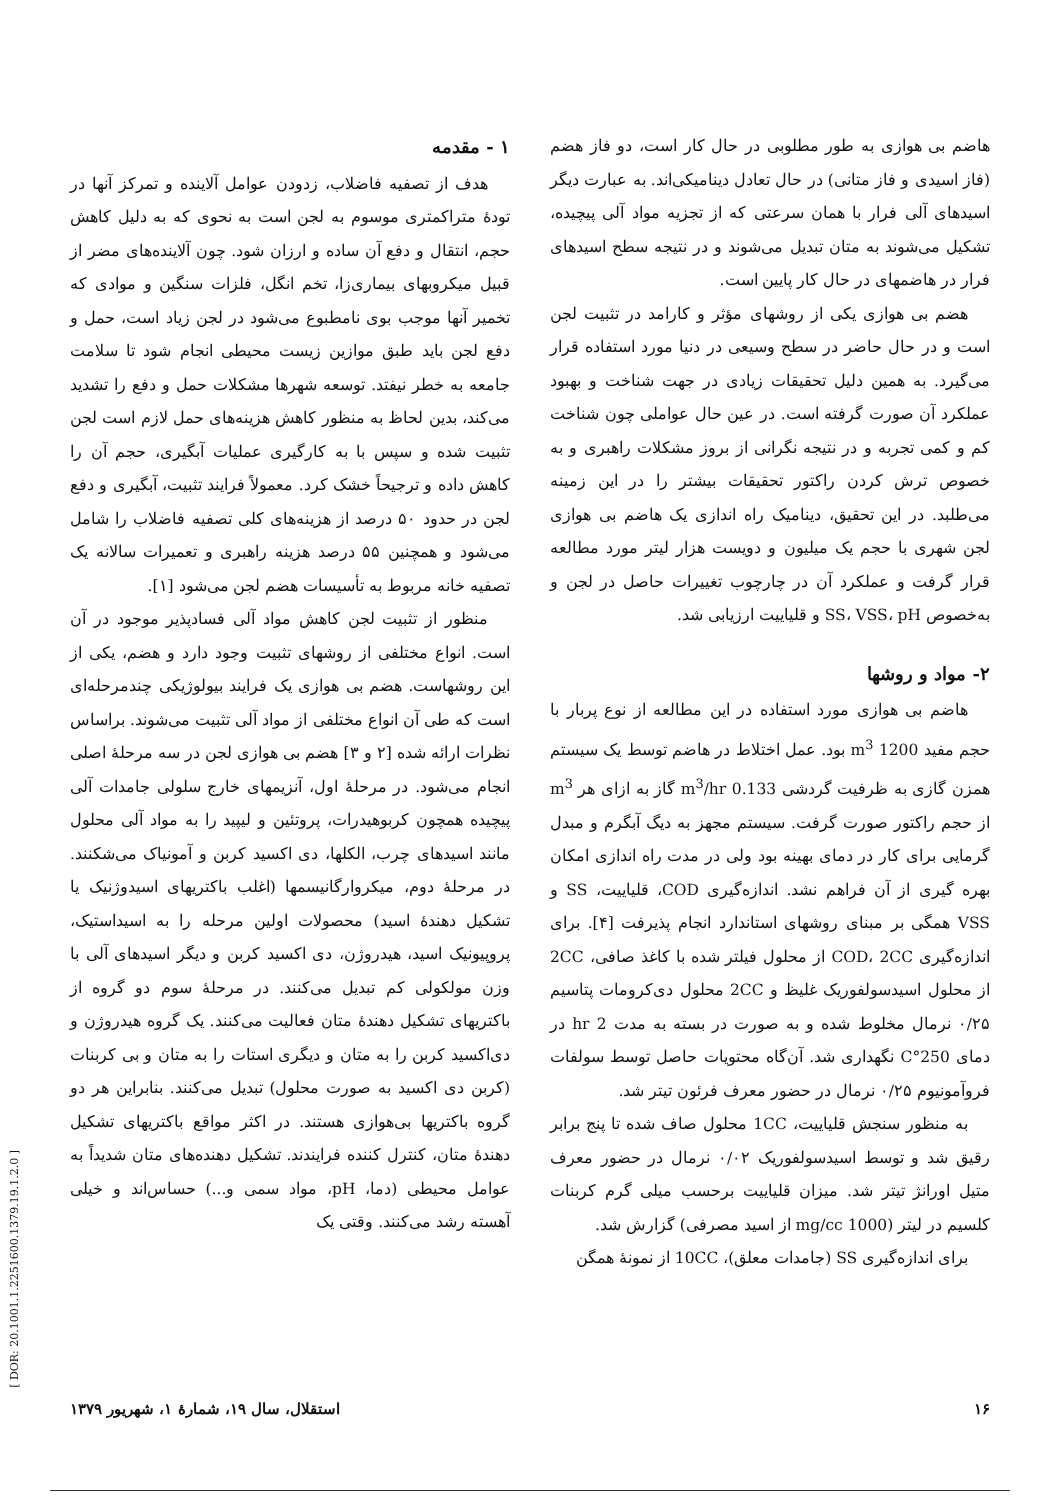۱ - مقدمه
هدف از تصفیه فاضلاب، زدودن عوامل آلاینده و تمرکز آنها در تودهٔ متراکمتری موسوم به لجن است به نحوی که به دلیل کاهش حجم، انتقال و دفع آن ساده و ارزان شود. چون آلاینده‌های مضر از قبیل میکروبهای بیماری‌زا، تخم انگل، فلزات سنگین و موادی که تخمیر آنها موجب بوی نامطبوع می‌شود در لجن زیاد است، حمل و دفع لجن باید طبق موازین زیست محیطی انجام شود تا سلامت جامعه به خطر نیفتد. توسعه شهرها مشکلات حمل و دفع را تشدید می‌کند، بدین لحاظ به منظور کاهش هزینه‌های حمل لازم است لجن تثبیت شده و سپس با به کارگیری عملیات آبگیری، حجم آن را کاهش داده و ترجیحاً خشک کرد. معمولاً فرایند تثبیت، آبگیری و دفع لجن در حدود ۵۰ درصد از هزینه‌های کلی تصفیه فاضلاب را شامل می‌شود و همچنین ۵۵ درصد هزینه راهبری و تعمیرات سالانه یک تصفیه خانه مربوط به تأسیسات هضم لجن می‌شود [۱].
منظور از تثبیت لجن کاهش مواد آلی فسادپذیر موجود در آن است. انواع مختلفی از روشهای تثبیت وجود دارد و هضم، یکی از این روشهاست. هضم بی هوازی یک فرایند بیولوژیکی چندمرحله‌ای است که طی آن انواع مختلفی از مواد آلی تثبیت می‌شوند. براساس نظرات ارائه شده [۲ و ۳] هضم بی هوازی لجن در سه مرحلهٔ اصلی انجام می‌شود. در مرحلهٔ اول، آنزیمهای خارج سلولی جامدات آلی پیچیده همچون کربوهیدرات، پروتئین و لیپید را به مواد آلی محلول مانند اسیدهای چرب، الکلها، دی اکسید کربن و آمونیاک می‌شکنند. در مرحلهٔ دوم، میکروارگانیسمها (اغلب باکتریهای اسیدوژنیک یا تشکیل دهندهٔ اسید) محصولات اولین مرحله را به اسیداستیک، پروپیونیک اسید، هیدروژن، دی اکسید کربن و دیگر اسیدهای آلی با وزن مولکولی کم تبدیل می‌کنند. در مرحلهٔ سوم دو گروه از باکتریهای تشکیل دهندهٔ متان فعالیت می‌کنند. یک گروه هیدروژن و دی‌اکسید کربن را به متان و دیگری استات را به متان و بی کربنات (کربن دی اکسید به صورت محلول) تبدیل می‌کنند. بنابراین هر دو گروه باکتریها بی‌هوازی هستند. در اکثر مواقع باکتریهای تشکیل دهندهٔ متان، کنترل کننده فرایندند. تشکیل دهنده‌های متان شدیداً به عوامل محیطی (دما، pH، مواد سمی و...) حساس‌اند و خیلی آهسته رشد می‌کنند. وقتی یک
هاضم بی هوازی به طور مطلوبی در حال کار است، دو فاز هضم (فاز اسیدی و فاز متانی) در حال تعادل دینامیکی‌اند. به عبارت دیگر اسیدهای آلی فرار با همان سرعتی که از تجزیه مواد آلی پیچیده، تشکیل می‌شوند به متان تبدیل می‌شوند و در نتیجه سطح اسیدهای فرار در هاضمهای در حال کار پایین است.
هضم بی هوازی یکی از روشهای مؤثر و کارامد در تثبیت لجن است و در حال حاضر در سطح وسیعی در دنیا مورد استفاده قرار می‌گیرد. به همین دلیل تحقیقات زیادی در جهت شناخت و بهبود عملکرد آن صورت گرفته است. در عین حال عواملی چون شناخت کم و کمی تجربه و در نتیجه نگرانی از بروز مشکلات راهبری و به خصوص ترش کردن راکتور تحقیقات بیشتر را در این زمینه می‌طلبد. در این تحقیق، دینامیک راه اندازی یک هاضم بی هوازی لجن شهری با حجم یک میلیون و دویست هزار لیتر مورد مطالعه قرار گرفت و عملکرد آن در چارچوب تغییرات حاصل در لجن و به‌خصوص SS، VSS، pH و قلیاییت ارزیابی شد.
۲- مواد و روشها
هاضم بی هوازی مورد استفاده در این مطالعه از نوع پربار با حجم مفید 1200 m<sup>3</sup> بود. عمل اختلاط در هاضم توسط یک سیستم همزن گازی به ظرفیت گردشی 0.133 m<sup>3</sup>/hr گاز به ازای هر m<sup>3</sup> از حجم راکتور صورت گرفت. سیستم مجهز به دیگ آبگرم و مبدل گرمایی برای کار در دمای بهینه بود ولی در مدت راه اندازی امکان بهره گیری از آن فراهم نشد. اندازه‌گیری COD، قلیاییت، SS و VSS همگی بر مبنای روشهای استاندارد انجام پذیرفت [۴]. برای اندازه‌گیری COD، 2CC از محلول فیلتر شده با کاغذ صافی، 2CC از محلول اسیدسولفوریک غلیظ و 2CC محلول دی‌کرومات پتاسیم ۰/۲۵ نرمال مخلوط شده و به صورت در بسته به مدت 2 hr در دمای 250°C نگهداری شد. آن‌گاه محتویات حاصل توسط سولفات فروآمونیوم ۰/۲۵ نرمال در حضور معرف فرئون تیتر شد.
به منظور سنجش قلیاییت، 1CC محلول صاف شده تا پنج برابر رقیق شد و توسط اسیدسولفوریک ۰/۰۲ نرمال در حضور معرف متیل اورانژ تیتر شد. میزان قلیاییت برحسب میلی گرم کربنات کلسیم در لیتر (1000 mg/cc از اسید مصرفی) گزارش شد.
برای اندازه‌گیری SS (جامدات معلق)، 10CC از نمونهٔ همگن
۱۶ استقلال، سال ۱۹، شمارهٔ ۱، شهریور ۱۳۷۹
[ DOR: 20.1001.1.2251600.1379.19.1.2.0 ]